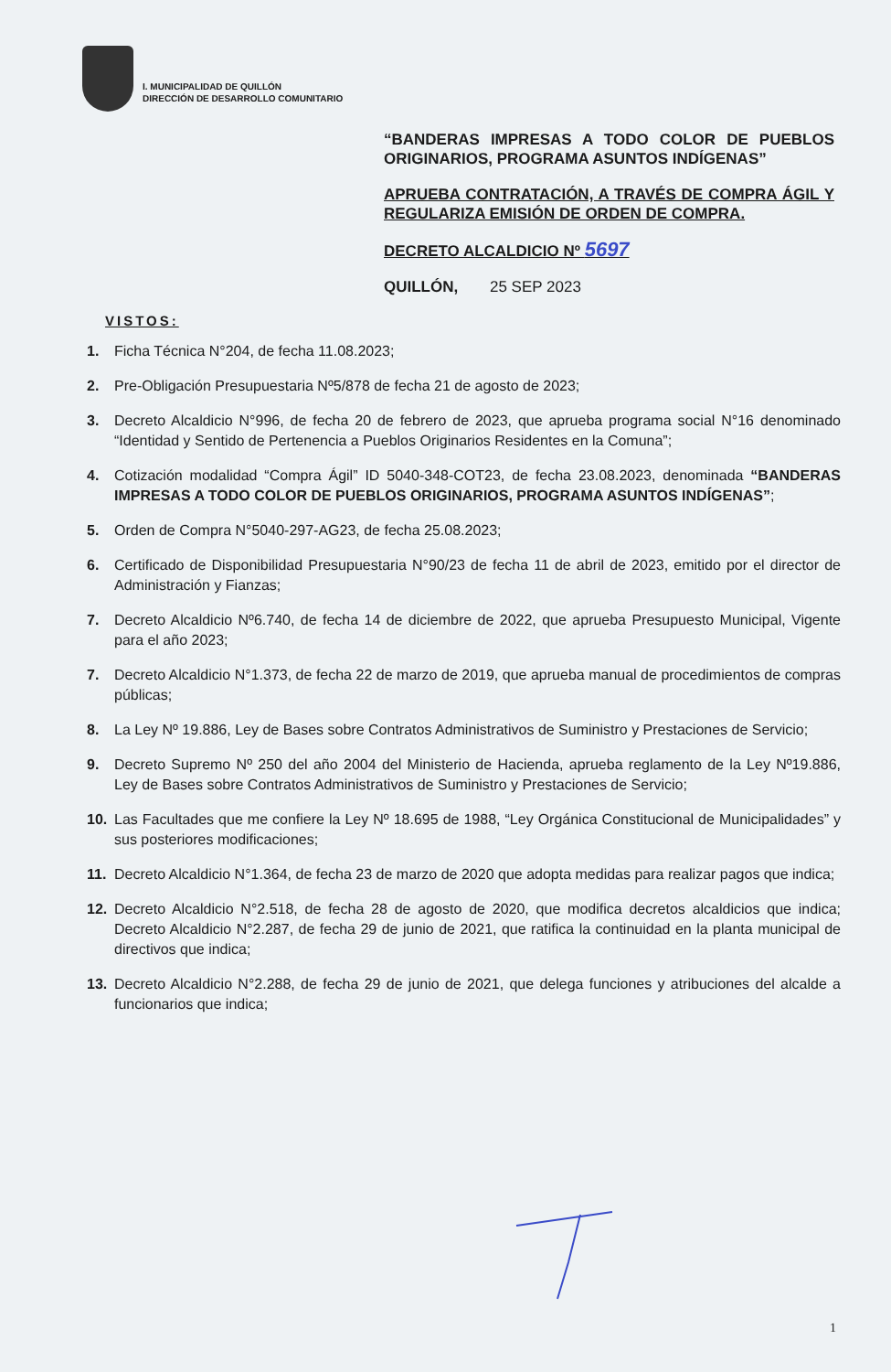I. MUNICIPALIDAD DE QUILLÓN
DIRECCIÓN DE DESARROLLO COMUNITARIO
“BANDERAS IMPRESAS A TODO COLOR DE PUEBLOS ORIGINARIOS, PROGRAMA ASUNTOS INDÍGENAS”
APRUEBA CONTRATACIÓN, A TRAVÉS DE COMPRA ÁGIL Y REGULARIZA EMISIÓN DE ORDEN DE COMPRA.
DECRETO ALCALDICIO Nº 5697
QUILLÓN, 25 SEP 2023
VISTOS:
1. Ficha Técnica N°204, de fecha 11.08.2023;
2. Pre-Obligación Presupuestaria Nº5/878 de fecha 21 de agosto de 2023;
3. Decreto Alcaldicio N°996, de fecha 20 de febrero de 2023, que aprueba programa social N°16 denominado “Identidad y Sentido de Pertenencia a Pueblos Originarios Residentes en la Comuna”;
4. Cotización modalidad “Compra Ágil” ID 5040-348-COT23, de fecha 23.08.2023, denominada “BANDERAS IMPRESAS A TODO COLOR DE PUEBLOS ORIGINARIOS, PROGRAMA ASUNTOS INDÍGENAS”;
5. Orden de Compra N°5040-297-AG23, de fecha 25.08.2023;
6. Certificado de Disponibilidad Presupuestaria N°90/23 de fecha 11 de abril de 2023, emitido por el director de Administración y Fianzas;
7. Decreto Alcaldicio Nº6.740, de fecha 14 de diciembre de 2022, que aprueba Presupuesto Municipal, Vigente para el año 2023;
7. Decreto Alcaldicio N°1.373, de fecha 22 de marzo de 2019, que aprueba manual de procedimientos de compras públicas;
8. La Ley Nº 19.886, Ley de Bases sobre Contratos Administrativos de Suministro y Prestaciones de Servicio;
9. Decreto Supremo Nº 250 del año 2004 del Ministerio de Hacienda, aprueba reglamento de la Ley Nº19.886, Ley de Bases sobre Contratos Administrativos de Suministro y Prestaciones de Servicio;
10. Las Facultades que me confiere la Ley Nº 18.695 de 1988, “Ley Orgánica Constitucional de Municipalidades” y sus posteriores modificaciones;
11. Decreto Alcaldicio N°1.364, de fecha 23 de marzo de 2020 que adopta medidas para realizar pagos que indica;
12. Decreto Alcaldicio N°2.518, de fecha 28 de agosto de 2020, que modifica decretos alcaldicios que indica; Decreto Alcaldicio N°2.287, de fecha 29 de junio de 2021, que ratifica la continuidad en la planta municipal de directivos que indica;
13. Decreto Alcaldicio N°2.288, de fecha 29 de junio de 2021, que delega funciones y atribuciones del alcalde a funcionarios que indica;
1